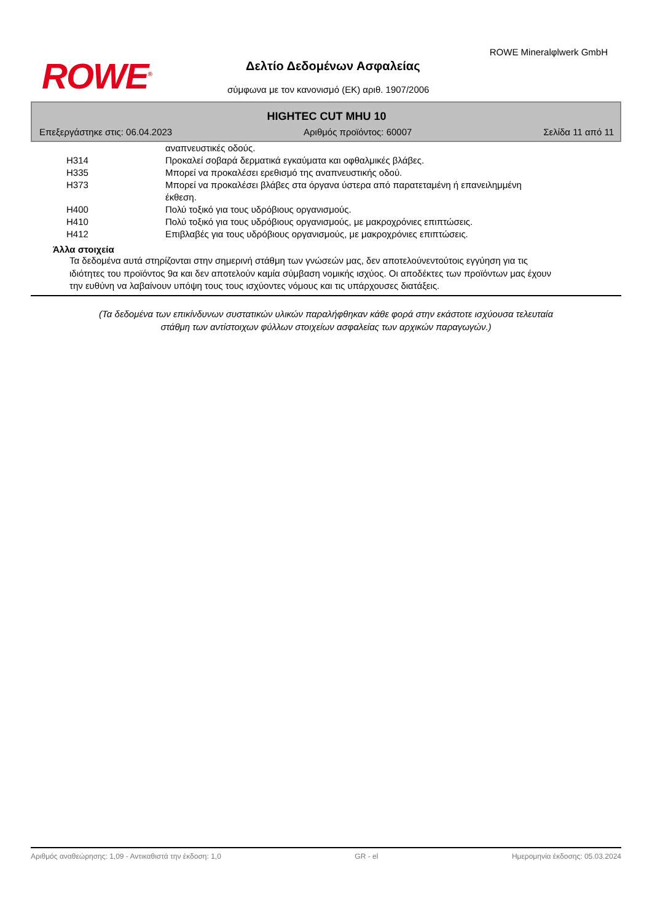ROWE<sup>®</sup>
ROWE Mineralφlwerk GmbH
Δελτίο Δεδομένων Ασφαλείας
σύμφωνα με τον κανονισμό (ΕΚ) αριθ. 1907/2006
HIGHTEC CUT MHU 10
Επεξεργάστηκε στις: 06.04.2023 Αριθμός προϊόντος: 60007 Σελίδα 11 από 11
| | αναπνευστικές οδούς. |
| H314 | Προκαλεί σοβαρά δερματικά εγκαύματα και οφθαλμικές βλάβες. |
| H335 | Μπορεί να προκαλέσει ερεθισμό της αναπνευστικής οδού. |
| H373 | Μπορεί να προκαλέσει βλάβες στα όργανα ύστερα από παρατεταμένη ή επανειλημμένη έκθεση. |
| H400 | Πολύ τοξικό για τους υδρόβιους οργανισμούς. |
| H410 | Πολύ τοξικό για τους υδρόβιους οργανισμούς, με μακροχρόνιες επιπτώσεις. |
| H412 | Επιβλαβές για τους υδρόβιους οργανισμούς, με μακροχρόνιες επιπτώσεις. |
Άλλα στοιχεία
Τα δεδομένα αυτά στηρίζονται στην σημερινή στάθμη των γνώσεών μας, δεν αποτελούνεντούτοις εγγύηση για τις ιδιότητες του προϊόντος 9α και δεν αποτελούν καμία σύμβαση νομικής ισχύος. Οι αποδέκτες των προϊόντων μας έχουν την ευθύνη να λαβαίνουν υπόψη τους τους ισχύοντες νόμους και τις υπάρχουσες διατάξεις.
(Τα δεδομένα των επικίνδυνων συστατικών υλικών παραλήφθηκαν κάθε φορά στην εκάστοτε ισχύουσα τελευταία
στάθμη των αντίστοιχων φύλλων στοιχείων ασφαλείας των αρχικών παραγωγών.)
Αριθμός αναθεώρησης: 1,09 - Αντικαθιστά την έκδοση: 1,0 GR - el Ημερομηνία έκδοσης: 05.03.2024